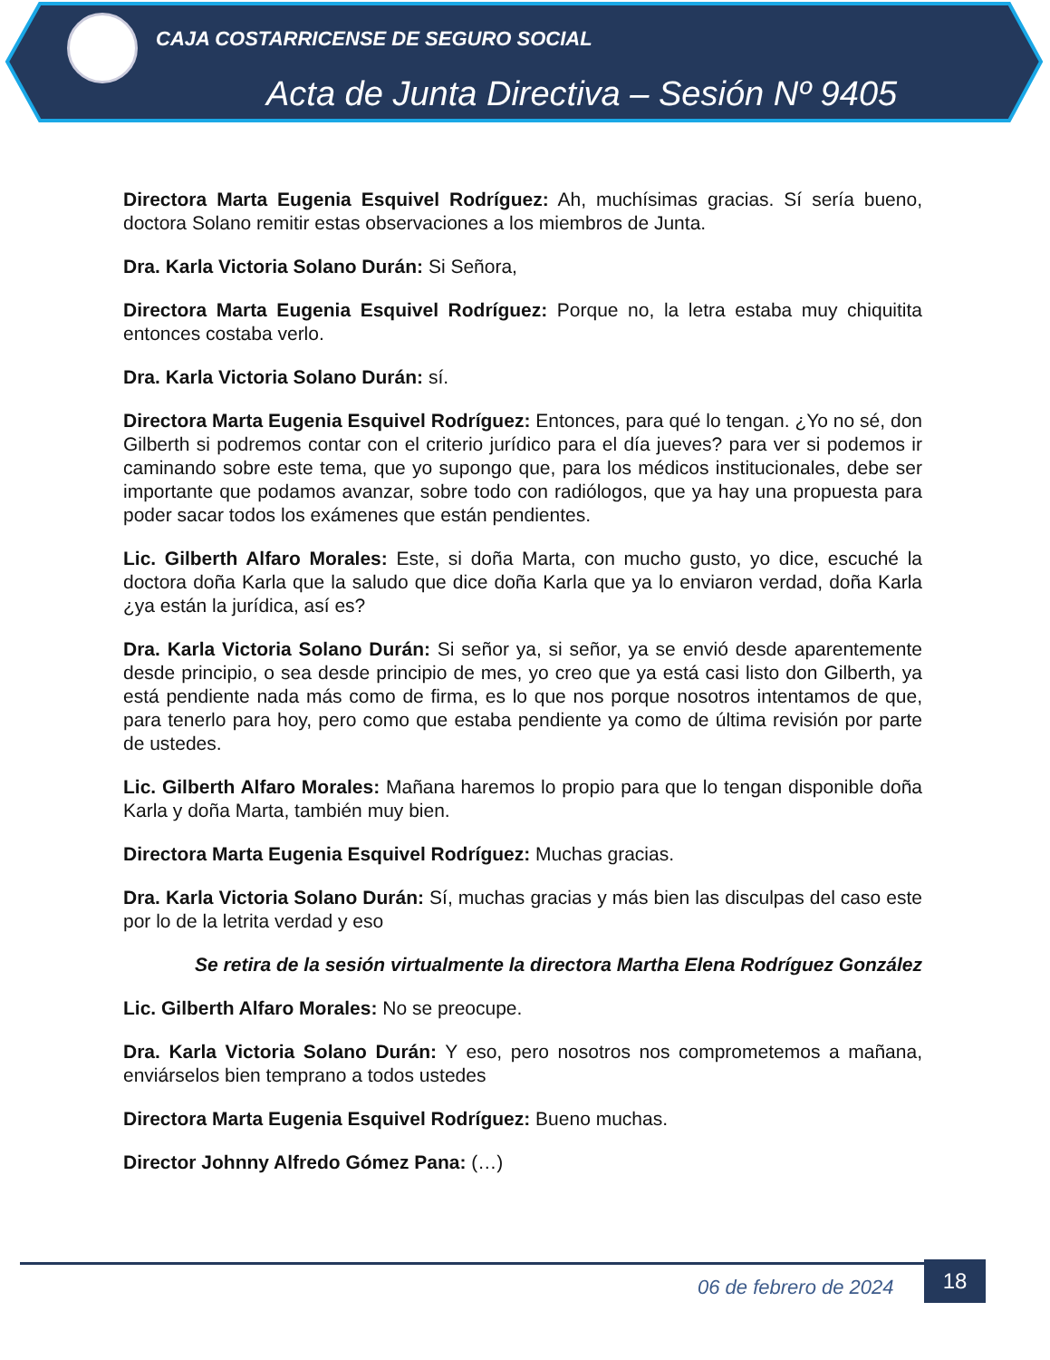CAJA COSTARRICENSE DE SEGURO SOCIAL
Acta de Junta Directiva – Sesión Nº 9405
Directora Marta Eugenia Esquivel Rodríguez: Ah, muchísimas gracias. Sí sería bueno, doctora Solano remitir estas observaciones a los miembros de Junta.
Dra. Karla Victoria Solano Durán: Si Señora,
Directora Marta Eugenia Esquivel Rodríguez: Porque no, la letra estaba muy chiquitita entonces costaba verlo.
Dra. Karla Victoria Solano Durán: sí.
Directora Marta Eugenia Esquivel Rodríguez: Entonces, para qué lo tengan. ¿Yo no sé, don Gilberth si podremos contar con el criterio jurídico para el día jueves? para ver si podemos ir caminando sobre este tema, que yo supongo que, para los médicos institucionales, debe ser importante que podamos avanzar, sobre todo con radiólogos, que ya hay una propuesta para poder sacar todos los exámenes que están pendientes.
Lic. Gilberth Alfaro Morales: Este, si doña Marta, con mucho gusto, yo dice, escuché la doctora doña Karla que la saludo que dice doña Karla que ya lo enviaron verdad, doña Karla ¿ya están la jurídica, así es?
Dra. Karla Victoria Solano Durán: Si señor ya, si señor, ya se envió desde aparentemente desde principio, o sea desde principio de mes, yo creo que ya está casi listo don Gilberth, ya está pendiente nada más como de firma, es lo que nos porque nosotros intentamos de que, para tenerlo para hoy, pero como que estaba pendiente ya como de última revisión por parte de ustedes.
Lic. Gilberth Alfaro Morales: Mañana haremos lo propio para que lo tengan disponible doña Karla y doña Marta, también muy bien.
Directora Marta Eugenia Esquivel Rodríguez: Muchas gracias.
Dra. Karla Victoria Solano Durán: Sí, muchas gracias y más bien las disculpas del caso este por lo de la letrita verdad y eso
Se retira de la sesión virtualmente la directora Martha Elena Rodríguez González
Lic. Gilberth Alfaro Morales: No se preocupe.
Dra. Karla Victoria Solano Durán: Y eso, pero nosotros nos comprometemos a mañana, enviárselos bien temprano a todos ustedes
Directora Marta Eugenia Esquivel Rodríguez: Bueno muchas.
Director Johnny Alfredo Gómez Pana: (…)
06 de febrero de 2024
18